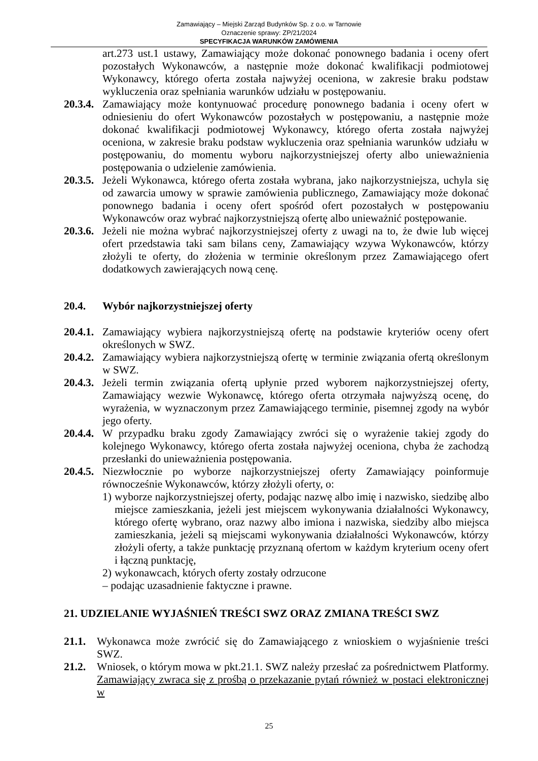Zamawiający – Miejski Zarząd Budynków Sp. z o.o. w Tarnowie
Oznaczenie sprawy: ZP/21/2024
SPECYFIKACJA WARUNKÓW ZAMÓWIENIA
art.273 ust.1 ustawy, Zamawiający może dokonać ponownego badania i oceny ofert pozostałych Wykonawców, a następnie może dokonać kwalifikacji podmiotowej Wykonawcy, którego oferta została najwyżej oceniona, w zakresie braku podstaw wykluczenia oraz spełniania warunków udziału w postępowaniu.
20.3.4.
Zamawiający może kontynuować procedurę ponownego badania i oceny ofert w odniesieniu do ofert Wykonawców pozostałych w postępowaniu, a następnie może dokonać kwalifikacji podmiotowej Wykonawcy, którego oferta została najwyżej oceniona, w zakresie braku podstaw wykluczenia oraz spełniania warunków udziału w postępowaniu, do momentu wyboru najkorzystniejszej oferty albo unieważnienia postępowania o udzielenie zamówienia.
20.3.5.
Jeżeli Wykonawca, którego oferta została wybrana, jako najkorzystniejsza, uchyla się od zawarcia umowy w sprawie zamówienia publicznego, Zamawiający może dokonać ponownego badania i oceny ofert spośród ofert pozostałych w postępowaniu Wykonawców oraz wybrać najkorzystniejszą ofertę albo unieważnić postępowanie.
20.3.6.
Jeżeli nie można wybrać najkorzystniejszej oferty z uwagi na to, że dwie lub więcej ofert przedstawia taki sam bilans ceny, Zamawiający wzywa Wykonawców, którzy złożyli te oferty, do złożenia w terminie określonym przez Zamawiającego ofert dodatkowych zawierających nową cenę.
20.4. Wybór najkorzystniejszej oferty
20.4.1.
Zamawiający wybiera najkorzystniejszą ofertę na podstawie kryteriów oceny ofert określonych w SWZ.
20.4.2.
Zamawiający wybiera najkorzystniejszą ofertę w terminie związania ofertą określonym w SWZ.
20.4.3.
Jeżeli termin związania ofertą upłynie przed wyborem najkorzystniejszej oferty, Zamawiający wezwie Wykonawcę, którego oferta otrzymała najwyższą ocenę, do wyrażenia, w wyznaczonym przez Zamawiającego terminie, pisemnej zgody na wybór jego oferty.
20.4.4.
W przypadku braku zgody Zamawiający zwróci się o wyrażenie takiej zgody do kolejnego Wykonawcy, którego oferta została najwyżej oceniona, chyba że zachodzą przesłanki do unieważnienia postępowania.
20.4.5.
Niezwłocznie po wyborze najkorzystniejszej oferty Zamawiający poinformuje równocześnie Wykonawców, którzy złożyli oferty, o:
1)
wyborze najkorzystniejszej oferty, podając nazwę albo imię i nazwisko, siedzibę albo miejsce zamieszkania, jeżeli jest miejscem wykonywania działalności Wykonawcy, którego ofertę wybrano, oraz nazwy albo imiona i nazwiska, siedziby albo miejsca zamieszkania, jeżeli są miejscami wykonywania działalności Wykonawców, którzy złożyli oferty, a także punktację przyznaną ofertom w każdym kryterium oceny ofert i łączną punktację,
2)
wykonawcach, których oferty zostały odrzucone
– podając uzasadnienie faktyczne i prawne.
21. UDZIELANIE WYJAŚNIEŃ TREŚCI SWZ ORAZ ZMIANA TREŚCI SWZ
21.1. Wykonawca może zwrócić się do Zamawiającego z wnioskiem o wyjaśnienie treści SWZ.
21.2. Wniosek, o którym mowa w pkt.21.1. SWZ należy przesłać za pośrednictwem Platformy. Zamawiający zwraca się z prośbą o przekazanie pytań również w postaci elektronicznej w
25